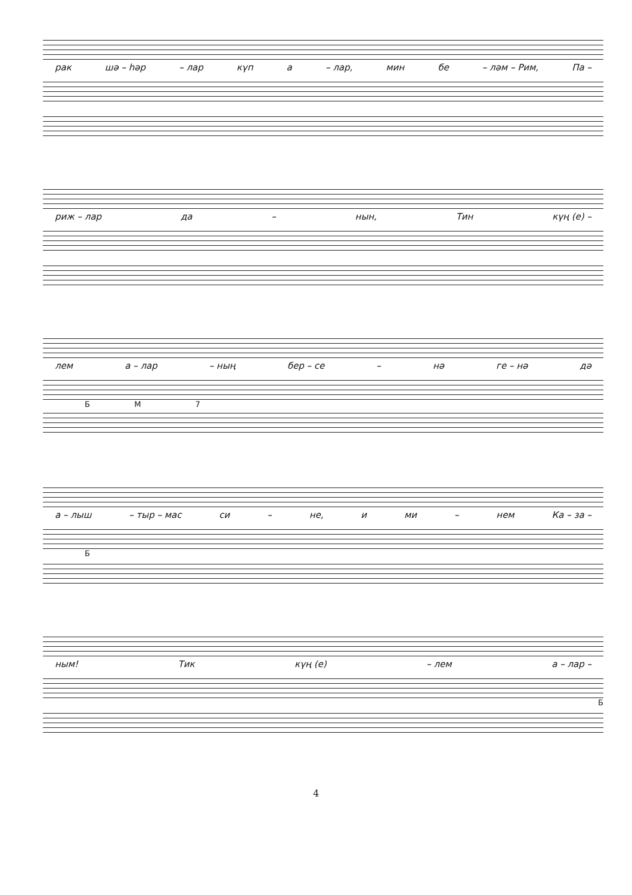рак шә – һәр – лар күп а – лар, мин бе – ләм – Рим, Па –
риж – лар да – нын, Тин күң (е) –
лем а – лар – ның бер – се – нә ге – нә дә
Б М 7
а – лыш – тыр – мас си – не, и ми – нем Ка – за –
Б
ным! Тик күң (е) – лем а – лар –
Б
4